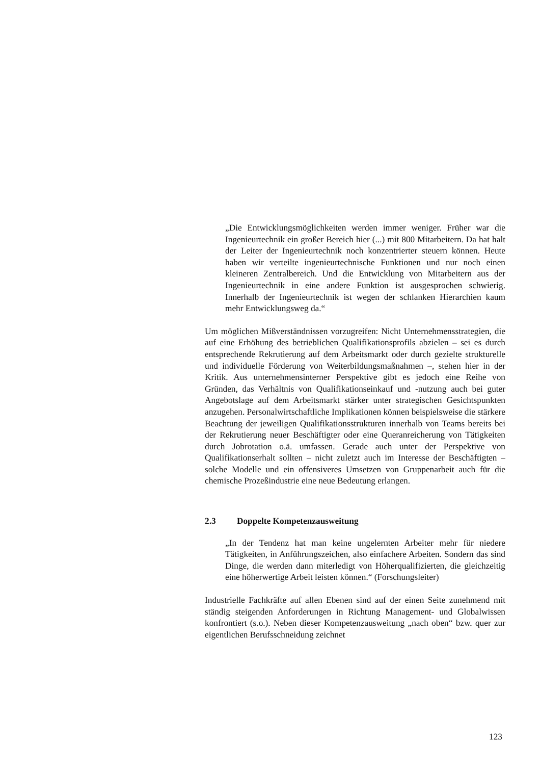„Die Entwicklungsmöglichkeiten werden immer weniger. Früher war die Ingenieurtechnik ein großer Bereich hier (...) mit 800 Mitarbeitern. Da hat halt der Leiter der Ingenieurtechnik noch konzentrierter steuern können. Heute haben wir verteilte ingenieurtechnische Funktionen und nur noch einen kleineren Zentralbereich. Und die Entwicklung von Mitarbeitern aus der Ingenieurtechnik in eine andere Funktion ist ausgesprochen schwierig. Innerhalb der Ingenieurtechnik ist wegen der schlanken Hierarchien kaum mehr Entwicklungsweg da.“
Um möglichen Mißverständnissen vorzugreifen: Nicht Unternehmensstrategien, die auf eine Erhöhung des betrieblichen Qualifikationsprofils abzielen – sei es durch entsprechende Rekrutierung auf dem Arbeitsmarkt oder durch gezielte strukturelle und individuelle Förderung von Weiterbildungsmaßnahmen –, stehen hier in der Kritik. Aus unternehmensinterner Perspektive gibt es jedoch eine Reihe von Gründen, das Verhältnis von Qualifikationseinkauf und -nutzung auch bei guter Angebotslage auf dem Arbeitsmarkt stärker unter strategischen Gesichtspunkten anzugehen. Personalwirtschaftliche Implikationen können beispielsweise die stärkere Beachtung der jeweiligen Qualifikationsstrukturen innerhalb von Teams bereits bei der Rekrutierung neuer Beschäftigter oder eine Queranreicherung von Tätigkeiten durch Jobrotation o.ä. umfassen. Gerade auch unter der Perspektive von Qualifikationserhalt sollten – nicht zuletzt auch im Interesse der Beschäftigten – solche Modelle und ein offensiveres Umsetzen von Gruppenarbeit auch für die chemische Prozeßindustrie eine neue Bedeutung erlangen.
2.3 Doppelte Kompetenzausweitung
„In der Tendenz hat man keine ungelernten Arbeiter mehr für niedere Tätigkeiten, in Anführungszeichen, also einfachere Arbeiten. Sondern das sind Dinge, die werden dann miterledigt von Höherqualifizierten, die gleichzeitig eine höherwertige Arbeit leisten können.“ (Forschungsleiter)
Industrielle Fachkräfte auf allen Ebenen sind auf der einen Seite zunehmend mit ständig steigenden Anforderungen in Richtung Management- und Globalwissen konfrontiert (s.o.). Neben dieser Kompetenzausweitung „nach oben“ bzw. quer zur eigentlichen Berufsschneidung zeichnet
123